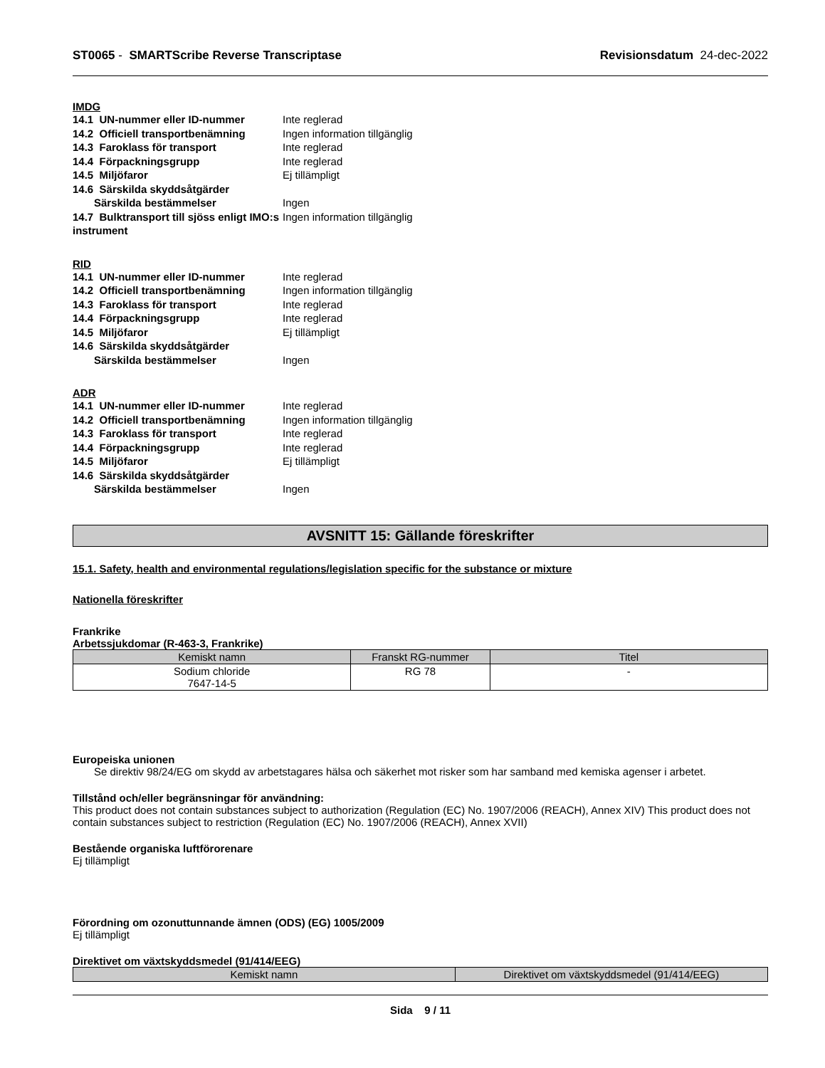ST0065 - SMARTScribe Reverse Transcriptase Revisionsdatum 24-dec-2022
IMDG
14.1 UN-nummer eller ID-nummer Inte reglerad
14.2 Officiell transportbenämning Ingen information tillgänglig
14.3 Faroklass för transport Inte reglerad
14.4 Förpackningsgrupp Inte reglerad
14.5 Miljöfaror Ej tillämpligt
14.6 Särskilda skyddsåtgärder
Särskilda bestämmelser Ingen
14.7 Bulktransport till sjöss enligt IMO:s instrument Ingen information tillgänglig
RID
14.1 UN-nummer eller ID-nummer Inte reglerad
14.2 Officiell transportbenämning Ingen information tillgänglig
14.3 Faroklass för transport Inte reglerad
14.4 Förpackningsgrupp Inte reglerad
14.5 Miljöfaror Ej tillämpligt
14.6 Särskilda skyddsåtgärder
Särskilda bestämmelser Ingen
ADR
14.1 UN-nummer eller ID-nummer Inte reglerad
14.2 Officiell transportbenämning Ingen information tillgänglig
14.3 Faroklass för transport Inte reglerad
14.4 Förpackningsgrupp Inte reglerad
14.5 Miljöfaror Ej tillämpligt
14.6 Särskilda skyddsåtgärder
Särskilda bestämmelser Ingen
AVSNITT 15: Gällande föreskrifter
15.1. Safety, health and environmental regulations/legislation specific for the substance or mixture
Nationella föreskrifter
Frankrike
Arbetssjukdomar (R-463-3, Frankrike)
| Kemiskt namn | Franskt RG-nummer | Titel |
| --- | --- | --- |
| Sodium chloride 7647-14-5 | RG 78 | - |
Europeiska unionen
Se direktiv 98/24/EG om skydd av arbetstagares hälsa och säkerhet mot risker som har samband med kemiska agenser i arbetet.
Tillstånd och/eller begränsningar för användning:
This product does not contain substances subject to authorization (Regulation (EC) No. 1907/2006 (REACH), Annex XIV) This product does not contain substances subject to restriction (Regulation (EC) No. 1907/2006 (REACH), Annex XVII)
Bestående organiska luftförorenare
Ej tillämpligt
Förordning om ozonuttunnande ämnen (ODS) (EG) 1005/2009
Ej tillämpligt
Direktivet om växtskyddsmedel (91/414/EEG)
| Kemiskt namn | Direktivet om växtskyddsmedel (91/414/EEG) |
| --- | --- |
Sida 9 / 11